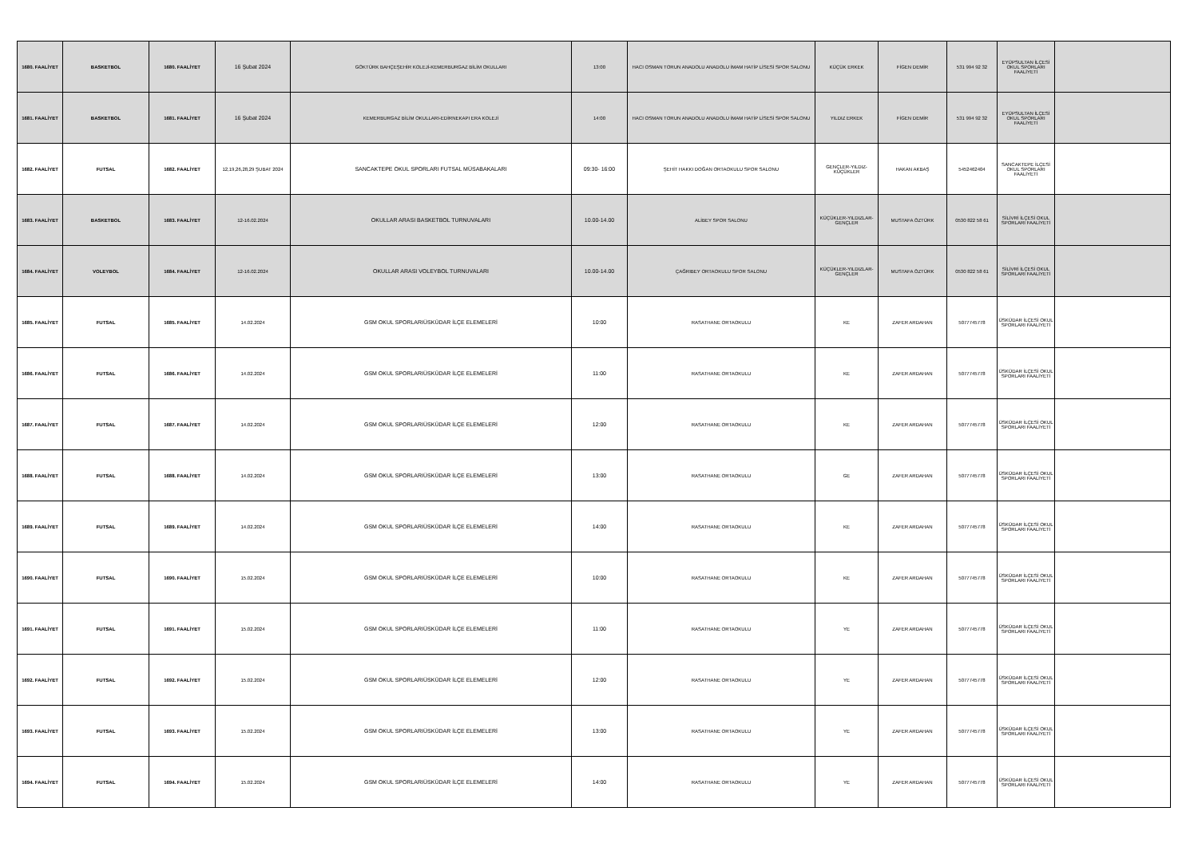| 1680. FAALİYET | BASKETBOL | 1680. FAALİYET | 16 Şubat 2024 | GÖKTÜRK BAHÇEŞEHİR KOLEJİ-KEMERBURGAZ BİLİM OKULLARI | 13:00 | HACI OSMAN TORUN ANADOLU ANADOLU İMAM HATİP LİSESİ SPOR SALONU | KÜÇÜK ERKEK | FİGEN DEMİR | 531 994 92 32 | EYÜPSULTAN İLÇESİ OKUL SPORLARI FAALİYETİ | |
| 1681. FAALİYET | BASKETBOL | 1681. FAALİYET | 16 Şubat 2024 | KEMERBURGAZ BİLİM OKULLARI-EDİRNEKAPI ERA KOLEJİ | 14:00 | HACI OSMAN TORUN ANADOLU ANADOLU İMAM HATİP LİSESİ SPOR SALONU | YILDIZ ERKEK | FİGEN DEMİR | 531 994 92 32 | EYÜPSULTAN İLÇESİ OKUL SPORLARI FAALİYETİ | |
| 1682. FAALİYET | FUTSAL | 1682. FAALİYET | 12,19,26,28,29 ŞUBAT 2024 | SANCAKTEPE OKUL SPORLARI FUTSAL MÜSABAKALARI | 09:30- 16:00 | ŞEHİT HAKKI DOĞAN ORTAOKULU SPOR SALONU | GENÇLER-YILDIZ-KÜÇÜKLER | HAKAN AKBAŞ | 5452462404 | SANCAKTEPE İLÇESİ OKUL SPORLARI FAALİYETİ | |
| 1683. FAALİYET | BASKETBOL | 1683. FAALİYET | 12-16.02.2024 | OKULLAR ARASI BASKETBOL TURNUVALARI | 10.00-14.00 | ALİBEY SPOR SALONU | KÜÇÜKLER-YILDIZLAR-GENÇLER | MUSTAFA ÖZTÜRK | 0530 822 58 61 | SİLİVRİ İLÇESİ OKUL SPORLARI FAALİYETİ | |
| 1684. FAALİYET | VOLEYBOL | 1684. FAALİYET | 12-16.02.2024 | OKULLAR ARASI VOLEYBOL TURNUVALARI | 10.00-14.00 | ÇAĞRIBEY ORTAOKULU SPOR SALONU | KÜÇÜKLER-YILDIZLAR-GENÇLER | MUSTAFA ÖZTÜRK | 0530 822 58 61 | SİLİVRİ İLÇESİ OKUL SPORLARI FAALİYETİ | |
| 1685. FAALİYET | FUTSAL | 1685. FAALİYET | 14.02.2024 | GSM OKUL SPORLARIÜSKÜDAR İLÇE ELEMELERİ | 10:00 | RASATHANE ORTAOKULU | KE | ZAFER ARDAHAN | 5077745778 | ÜSKÜDAR İLÇESİ OKUL SPORLARI FAALİYETİ | |
| 1686. FAALİYET | FUTSAL | 1686. FAALİYET | 14.02.2024 | GSM OKUL SPORLARIÜSKÜDAR İLÇE ELEMELERİ | 11:00 | RASATHANE ORTAOKULU | KE | ZAFER ARDAHAN | 5077745778 | ÜSKÜDAR İLÇESİ OKUL SPORLARI FAALİYETİ | |
| 1687. FAALİYET | FUTSAL | 1687. FAALİYET | 14.02.2024 | GSM OKUL SPORLARIÜSKÜDAR İLÇE ELEMELERİ | 12:00 | RASATHANE ORTAOKULU | KE | ZAFER ARDAHAN | 5077745778 | ÜSKÜDAR İLÇESİ OKUL SPORLARI FAALİYETİ | |
| 1688. FAALİYET | FUTSAL | 1688. FAALİYET | 14.02.2024 | GSM OKUL SPORLARIÜSKÜDAR İLÇE ELEMELERİ | 13:00 | RASATHANE ORTAOKULU | GE | ZAFER ARDAHAN | 5077745778 | ÜSKÜDAR İLÇESİ OKUL SPORLARI FAALİYETİ | |
| 1689. FAALİYET | FUTSAL | 1689. FAALİYET | 14.02.2024 | GSM OKUL SPORLARIÜSKÜDAR İLÇE ELEMELERİ | 14:00 | RASATHANE ORTAOKULU | KE | ZAFER ARDAHAN | 5077745778 | ÜSKÜDAR İLÇESİ OKUL SPORLARI FAALİYETİ | |
| 1690. FAALİYET | FUTSAL | 1690. FAALİYET | 15.02.2024 | GSM OKUL SPORLARIÜSKÜDAR İLÇE ELEMELERİ | 10:00 | RASATHANE ORTAOKULU | KE | ZAFER ARDAHAN | 5077745778 | ÜSKÜDAR İLÇESİ OKUL SPORLARI FAALİYETİ | |
| 1691. FAALİYET | FUTSAL | 1691. FAALİYET | 15.02.2024 | GSM OKUL SPORLARIÜSKÜDAR İLÇE ELEMELERİ | 11:00 | RASATHANE ORTAOKULU | YE | ZAFER ARDAHAN | 5077745778 | ÜSKÜDAR İLÇESİ OKUL SPORLARI FAALİYETİ | |
| 1692. FAALİYET | FUTSAL | 1692. FAALİYET | 15.02.2024 | GSM OKUL SPORLARIÜSKÜDAR İLÇE ELEMELERİ | 12:00 | RASATHANE ORTAOKULU | YE | ZAFER ARDAHAN | 5077745778 | ÜSKÜDAR İLÇESİ OKUL SPORLARI FAALİYETİ | |
| 1693. FAALİYET | FUTSAL | 1693. FAALİYET | 15.02.2024 | GSM OKUL SPORLARIÜSKÜDAR İLÇE ELEMELERİ | 13:00 | RASATHANE ORTAOKULU | YE | ZAFER ARDAHAN | 5077745778 | ÜSKÜDAR İLÇESİ OKUL SPORLARI FAALİYETİ | |
| 1694. FAALİYET | FUTSAL | 1694. FAALİYET | 15.02.2024 | GSM OKUL SPORLARIÜSKÜDAR İLÇE ELEMELERİ | 14:00 | RASATHANE ORTAOKULU | YE | ZAFER ARDAHAN | 5077745778 | ÜSKÜDAR İLÇESİ OKUL SPORLARI FAALİYETİ | |